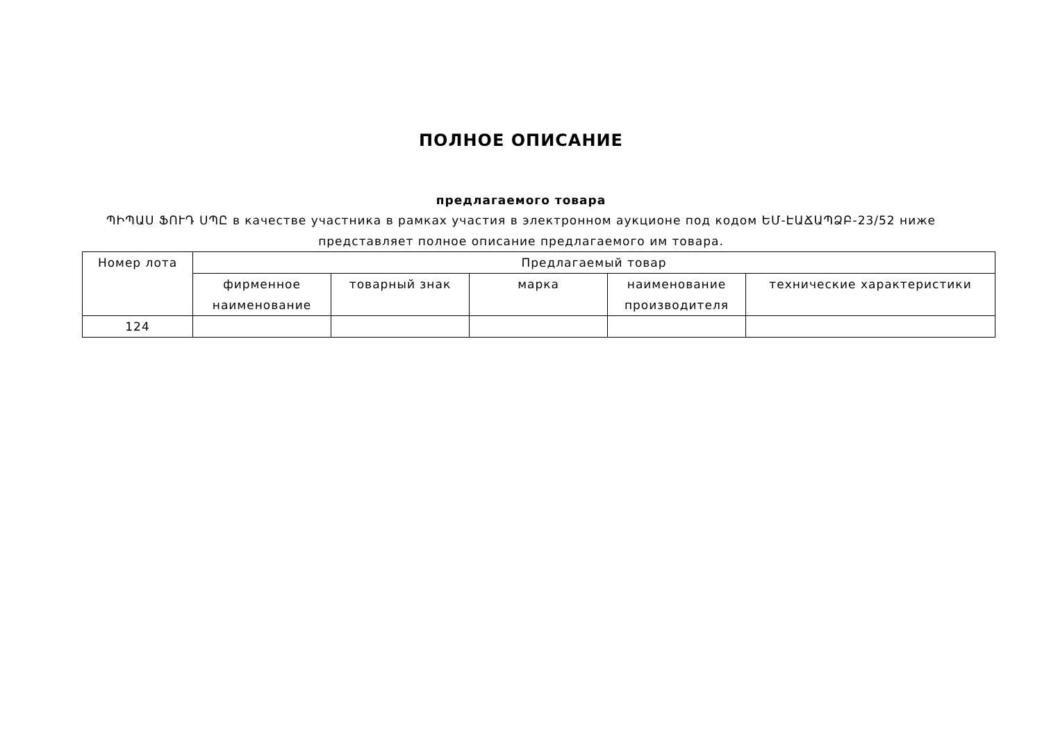ПОЛНОЕ ОПИСАНИЕ
предлагаемого товара
ՊԻՊԱՍ ՖՈՒԴ ՍՊԸ в качестве участника в рамках участия в электронном аукционе под кодом ԵՄ-ԷԱՃԱՊՁԲ-23/52 ниже представляет полное описание предлагаемого им товара.
| Номер лота | Предлагаемый товар | | | | |
| --- | --- | --- | --- | --- | --- |
| | фирменное наименование | товарный знак | марка | наименование производителя | технические характеристики |
| 124 | | | | | |